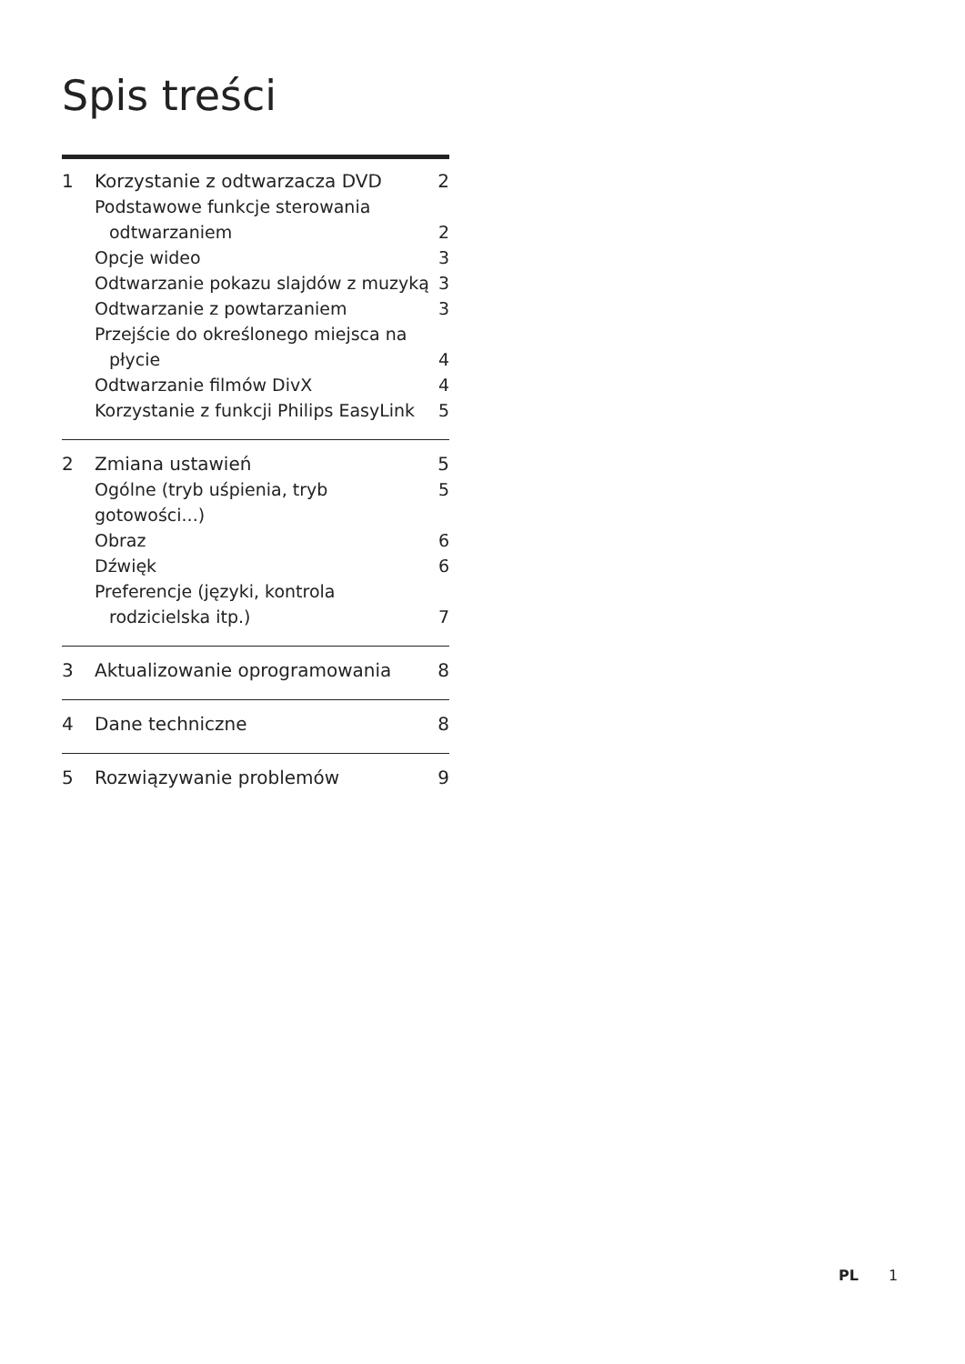Spis treści
1 Korzystanie z odtwarzacza DVD 2
Podstawowe funkcje sterowania
odtwarzaniem
2
Opcje wideo 3
Odtwarzanie pokazu slajdów z muzyką 3
Odtwarzanie z powtarzaniem 3
Przejście do określonego miejsca na
płycie
4
Odtwarzanie filmów DivX 4
Korzystanie z funkcji Philips EasyLink 5
2 Zmiana ustawień 5
Ogólne (tryb uśpienia, tryb gotowości...) 5
Obraz 6
Dźwięk 6
Preferencje (języki, kontrola
rodzicielska itp.)
7
3 Aktualizowanie oprogramowania 8
4 Dane techniczne 8
5 Rozwiązywanie problemów 9
PL 1